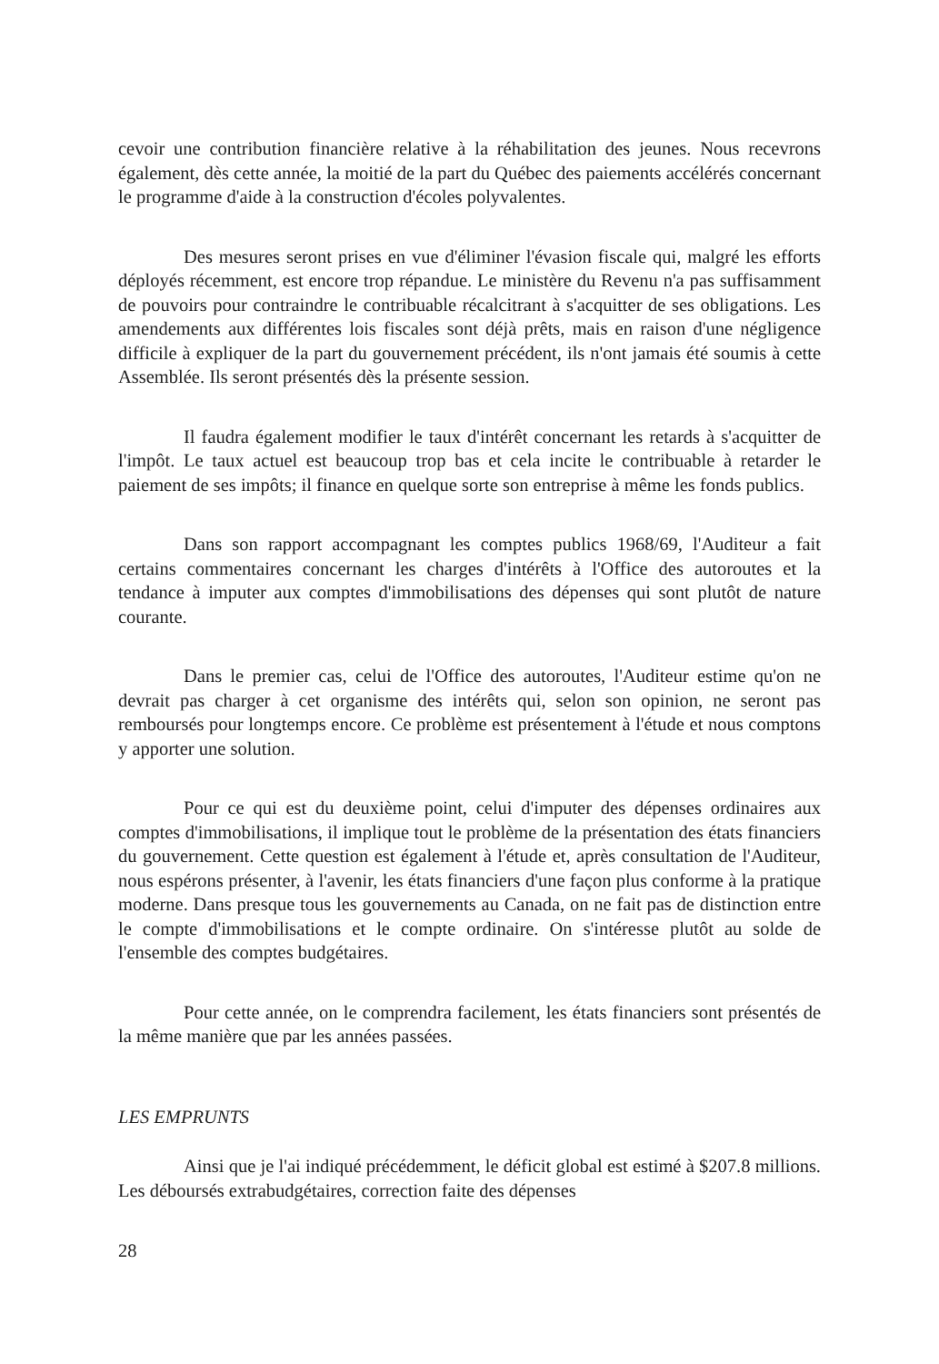cevoir une contribution financière relative à la réhabilitation des jeunes. Nous recevrons également, dès cette année, la moitié de la part du Québec des paiements accélérés concernant le programme d'aide à la construction d'écoles polyvalentes.
Des mesures seront prises en vue d'éliminer l'évasion fiscale qui, malgré les efforts déployés récemment, est encore trop répandue. Le ministère du Revenu n'a pas suffisamment de pouvoirs pour contraindre le contribuable récalcitrant à s'acquitter de ses obligations. Les amendements aux différentes lois fiscales sont déjà prêts, mais en raison d'une négligence difficile à expliquer de la part du gouvernement précédent, ils n'ont jamais été soumis à cette Assemblée. Ils seront présentés dès la présente session.
Il faudra également modifier le taux d'intérêt concernant les retards à s'acquitter de l'impôt. Le taux actuel est beaucoup trop bas et cela incite le contribuable à retarder le paiement de ses impôts; il finance en quelque sorte son entreprise à même les fonds publics.
Dans son rapport accompagnant les comptes publics 1968/69, l'Auditeur a fait certains commentaires concernant les charges d'intérêts à l'Office des autoroutes et la tendance à imputer aux comptes d'immobilisations des dépenses qui sont plutôt de nature courante.
Dans le premier cas, celui de l'Office des autoroutes, l'Auditeur estime qu'on ne devrait pas charger à cet organisme des intérêts qui, selon son opinion, ne seront pas remboursés pour longtemps encore. Ce problème est présentement à l'étude et nous comptons y apporter une solution.
Pour ce qui est du deuxième point, celui d'imputer des dépenses ordinaires aux comptes d'immobilisations, il implique tout le problème de la présentation des états financiers du gouvernement. Cette question est également à l'étude et, après consultation de l'Auditeur, nous espérons présenter, à l'avenir, les états financiers d'une façon plus conforme à la pratique moderne. Dans presque tous les gouvernements au Canada, on ne fait pas de distinction entre le compte d'immobilisations et le compte ordinaire. On s'intéresse plutôt au solde de l'ensemble des comptes budgétaires.
Pour cette année, on le comprendra facilement, les états financiers sont présentés de la même manière que par les années passées.
LES EMPRUNTS
Ainsi que je l'ai indiqué précédemment, le déficit global est estimé à $207.8 millions. Les déboursés extrabudgétaires, correction faite des dépenses
28